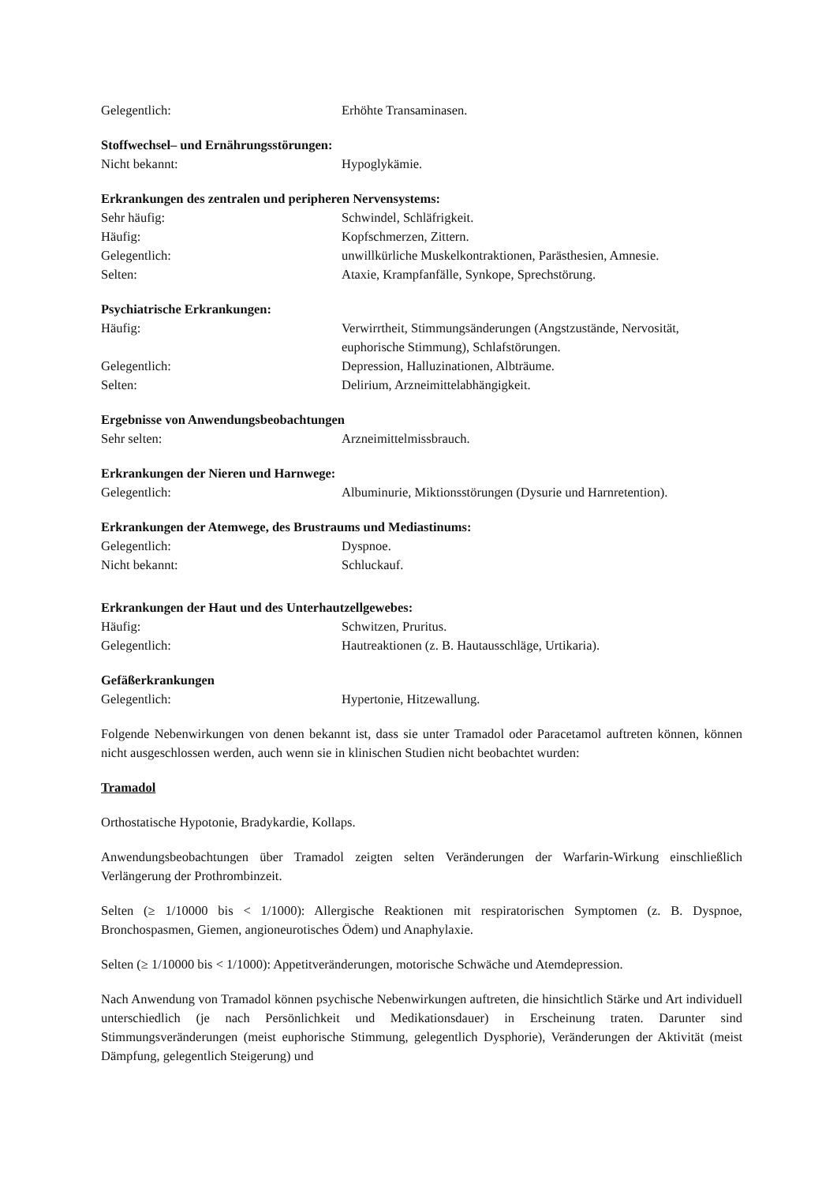Gelegentlich: Erhöhte Transaminasen.
Stoffwechsel– und Ernährungsstörungen:
Nicht bekannt: Hypoglykämie.
Erkrankungen des zentralen und peripheren Nervensystems:
Sehr häufig: Schwindel, Schläfrigkeit.
Häufig: Kopfschmerzen, Zittern.
Gelegentlich: unwillkürliche Muskelkontraktionen, Parästhesien, Amnesie.
Selten: Ataxie, Krampfanfälle, Synkope, Sprechstörung.
Psychiatrische Erkrankungen:
Häufig: Verwirrtheit, Stimmungsänderungen (Angstzustände, Nervosität, euphorische Stimmung), Schlafstörungen.
Gelegentlich: Depression, Halluzinationen, Albträume.
Selten: Delirium, Arzneimittelabhängigkeit.
Ergebnisse von Anwendungsbeobachtungen
Sehr selten: Arzneimittelmissbrauch.
Erkrankungen der Nieren und Harnwege:
Gelegentlich: Albuminurie, Miktionsstörungen (Dysurie und Harnretention).
Erkrankungen der Atemwege, des Brustraums und Mediastinums:
Gelegentlich: Dyspnoe.
Nicht bekannt: Schluckauf.
Erkrankungen der Haut und des Unterhautzellgewebes:
Häufig: Schwitzen, Pruritus.
Gelegentlich: Hautreaktionen (z. B. Hautausschläge, Urtikaria).
Gefäßerkrankungen
Gelegentlich: Hypertonie, Hitzewallung.
Folgende Nebenwirkungen von denen bekannt ist, dass sie unter Tramadol oder Paracetamol auftreten können, können nicht ausgeschlossen werden, auch wenn sie in klinischen Studien nicht beobachtet wurden:
Tramadol
Orthostatische Hypotonie, Bradykardie, Kollaps.
Anwendungsbeobachtungen über Tramadol zeigten selten Veränderungen der Warfarin-Wirkung einschließlich Verlängerung der Prothrombinzeit.
Selten (≥ 1/10000 bis < 1/1000): Allergische Reaktionen mit respiratorischen Symptomen (z. B. Dyspnoe, Bronchospasmen, Giemen, angioneurotisches Ödem) und Anaphylaxie.
Selten (≥ 1/10000 bis < 1/1000): Appetitveränderungen, motorische Schwäche und Atemdepression.
Nach Anwendung von Tramadol können psychische Nebenwirkungen auftreten, die hinsichtlich Stärke und Art individuell unterschiedlich (je nach Persönlichkeit und Medikationsdauer) in Erscheinung traten. Darunter sind Stimmungsveränderungen (meist euphorische Stimmung, gelegentlich Dysphorie), Veränderungen der Aktivität (meist Dämpfung, gelegentlich Steigerung) und